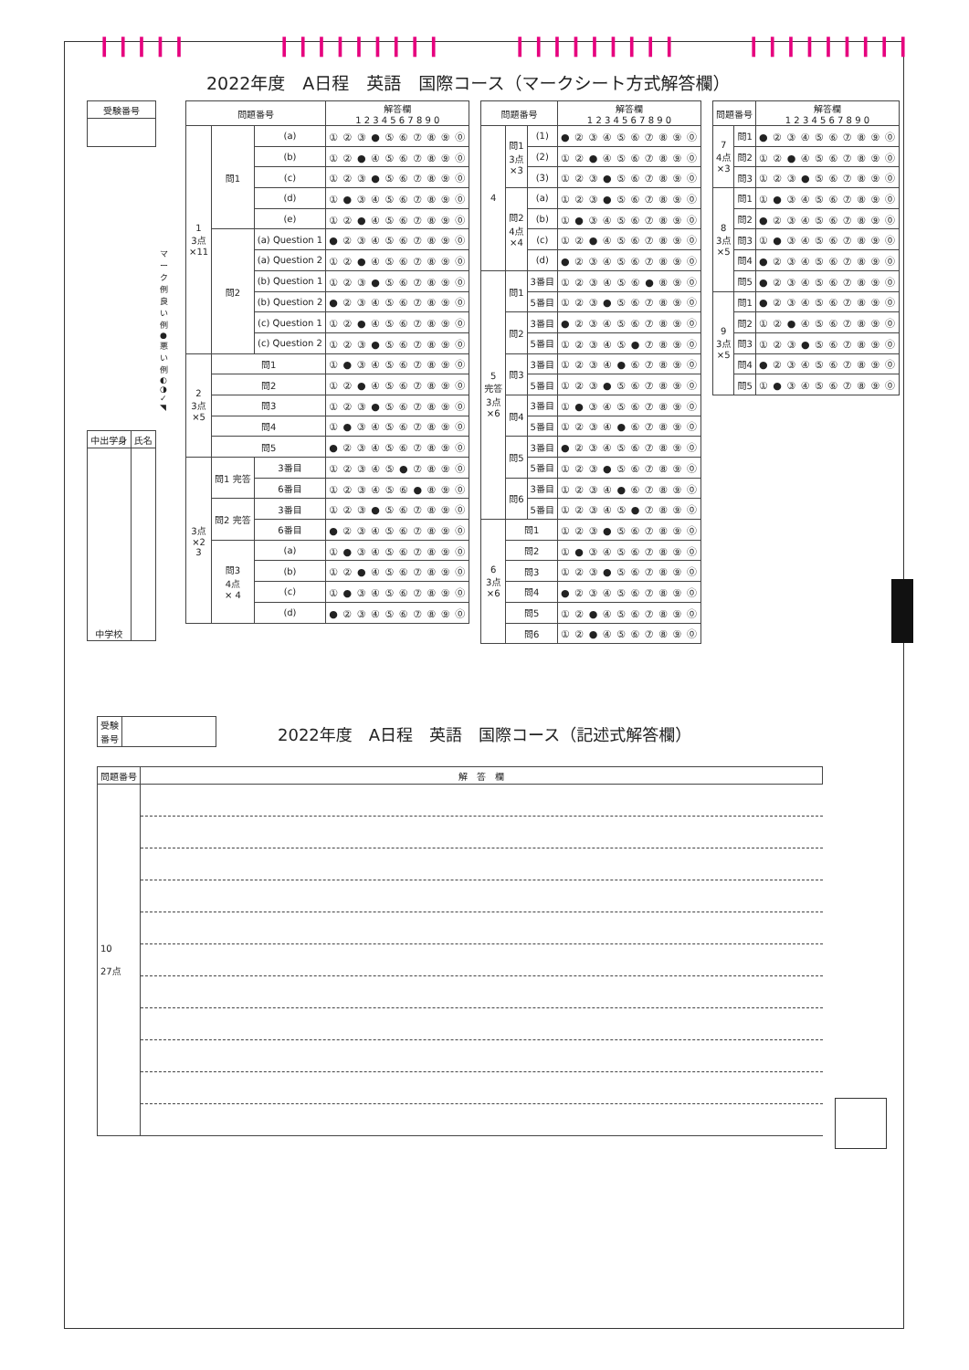❙❙❙❙❙ ❙❙❙❙❙❙❙❙❙ ❙❙❙❙❙❙❙❙❙ ❙❙❙❙❙❙❙❙❙
2022年度　A日程　英語　国際コース（マークシート方式解答欄）
| 受験番号 |
| --- |
マーク例 良い例 ● 悪い例 ◐ ◑ ✓ ◥
| 中出学身 | 氏名 |
| --- | --- |
| 中学校 | |
| 問題番号 | | | 解答欄 1 2 3 4 5 6 7 8 9 0 |
| --- | --- | --- | --- |
| 1 3点 ×11 | 問1 | (a) | ① ② ③ ● ⑤ ⑥ ⑦ ⑧ ⑨ ⓪ |
| | | (b) | ① ② ● ④ ⑤ ⑥ ⑦ ⑧ ⑨ ⓪ |
| | | (c) | ① ② ③ ● ⑤ ⑥ ⑦ ⑧ ⑨ ⓪ |
| | | (d) | ① ● ③ ④ ⑤ ⑥ ⑦ ⑧ ⑨ ⓪ |
| | | (e) | ① ② ● ④ ⑤ ⑥ ⑦ ⑧ ⑨ ⓪ |
| | 問2 | (a) Question 1 | ● ② ③ ④ ⑤ ⑥ ⑦ ⑧ ⑨ ⓪ |
| | | (a) Question 2 | ① ② ● ④ ⑤ ⑥ ⑦ ⑧ ⑨ ⓪ |
| | | (b) Question 1 | ① ② ③ ● ⑤ ⑥ ⑦ ⑧ ⑨ ⓪ |
| | | (b) Question 2 | ● ② ③ ④ ⑤ ⑥ ⑦ ⑧ ⑨ ⓪ |
| | | (c) Question 1 | ① ② ● ④ ⑤ ⑥ ⑦ ⑧ ⑨ ⓪ |
| | | (c) Question 2 | ① ② ③ ● ⑤ ⑥ ⑦ ⑧ ⑨ ⓪ |
| 2 3点 ×5 | 問1 | | ① ● ③ ④ ⑤ ⑥ ⑦ ⑧ ⑨ ⓪ |
| | 問2 | | ① ② ● ④ ⑤ ⑥ ⑦ ⑧ ⑨ ⓪ |
| | 問3 | | ① ② ③ ● ⑤ ⑥ ⑦ ⑧ ⑨ ⓪ |
| | 問4 | | ① ● ③ ④ ⑤ ⑥ ⑦ ⑧ ⑨ ⓪ |
| | 問5 | | ● ② ③ ④ ⑤ ⑥ ⑦ ⑧ ⑨ ⓪ |
| 3点 ×2 3 | 問1 完答 | 3番目 | ① ② ③ ④ ⑤ ● ⑦ ⑧ ⑨ ⓪ |
| | | 6番目 | ① ② ③ ④ ⑤ ⑥ ● ⑧ ⑨ ⓪ |
| | 問2 完答 | 3番目 | ① ② ③ ● ⑤ ⑥ ⑦ ⑧ ⑨ ⓪ |
| | | 6番目 | ● ② ③ ④ ⑤ ⑥ ⑦ ⑧ ⑨ ⓪ |
| | 問3 4点 × 4 | (a) | ① ● ③ ④ ⑤ ⑥ ⑦ ⑧ ⑨ ⓪ |
| | | (b) | ① ② ● ④ ⑤ ⑥ ⑦ ⑧ ⑨ ⓪ |
| | | (c) | ① ● ③ ④ ⑤ ⑥ ⑦ ⑧ ⑨ ⓪ |
| | | (d) | ● ② ③ ④ ⑤ ⑥ ⑦ ⑧ ⑨ ⓪ |
| 問題番号 | | | 解答欄 1 2 3 4 5 6 7 8 9 0 |
| --- | --- | --- | --- |
| 4 | 問1 3点 ×3 | (1) | ● ② ③ ④ ⑤ ⑥ ⑦ ⑧ ⑨ ⓪ |
| | | (2) | ① ② ● ④ ⑤ ⑥ ⑦ ⑧ ⑨ ⓪ |
| | | (3) | ① ② ③ ● ⑤ ⑥ ⑦ ⑧ ⑨ ⓪ |
| | 問2 4点 ×4 | (a) | ① ② ③ ● ⑤ ⑥ ⑦ ⑧ ⑨ ⓪ |
| | | (b) | ① ● ③ ④ ⑤ ⑥ ⑦ ⑧ ⑨ ⓪ |
| | | (c) | ① ② ● ④ ⑤ ⑥ ⑦ ⑧ ⑨ ⓪ |
| | | (d) | ● ② ③ ④ ⑤ ⑥ ⑦ ⑧ ⑨ ⓪ |
| 5 完答 3点 ×6 | 問1 | 3番目 | ① ② ③ ④ ⑤ ⑥ ● ⑧ ⑨ ⓪ |
| | | 5番目 | ① ② ③ ● ⑤ ⑥ ⑦ ⑧ ⑨ ⓪ |
| | 問2 | 3番目 | ● ② ③ ④ ⑤ ⑥ ⑦ ⑧ ⑨ ⓪ |
| | | 5番目 | ① ② ③ ④ ⑤ ● ⑦ ⑧ ⑨ ⓪ |
| | 問3 | 3番目 | ① ② ③ ④ ● ⑥ ⑦ ⑧ ⑨ ⓪ |
| | | 5番目 | ① ② ③ ● ⑤ ⑥ ⑦ ⑧ ⑨ ⓪ |
| | 問4 | 3番目 | ① ● ③ ④ ⑤ ⑥ ⑦ ⑧ ⑨ ⓪ |
| | | 5番目 | ① ② ③ ④ ● ⑥ ⑦ ⑧ ⑨ ⓪ |
| | 問5 | 3番目 | ● ② ③ ④ ⑤ ⑥ ⑦ ⑧ ⑨ ⓪ |
| | | 5番目 | ① ② ③ ● ⑤ ⑥ ⑦ ⑧ ⑨ ⓪ |
| | 問6 | 3番目 | ① ② ③ ④ ● ⑥ ⑦ ⑧ ⑨ ⓪ |
| | | 5番目 | ① ② ③ ④ ⑤ ● ⑦ ⑧ ⑨ ⓪ |
| 6 3点 ×6 | 問1 | | ① ② ③ ● ⑤ ⑥ ⑦ ⑧ ⑨ ⓪ |
| | 問2 | | ① ● ③ ④ ⑤ ⑥ ⑦ ⑧ ⑨ ⓪ |
| | 問3 | | ① ② ③ ● ⑤ ⑥ ⑦ ⑧ ⑨ ⓪ |
| | 問4 | | ● ② ③ ④ ⑤ ⑥ ⑦ ⑧ ⑨ ⓪ |
| | 問5 | | ① ② ● ④ ⑤ ⑥ ⑦ ⑧ ⑨ ⓪ |
| | 問6 | | ① ② ● ④ ⑤ ⑥ ⑦ ⑧ ⑨ ⓪ |
| 問題番号 | | 解答欄 1 2 3 4 5 6 7 8 9 0 |
| --- | --- | --- |
| 7 4点 ×3 | 問1 | ● ② ③ ④ ⑤ ⑥ ⑦ ⑧ ⑨ ⓪ |
| | 問2 | ① ② ● ④ ⑤ ⑥ ⑦ ⑧ ⑨ ⓪ |
| | 問3 | ① ② ③ ● ⑤ ⑥ ⑦ ⑧ ⑨ ⓪ |
| 8 3点 ×5 | 問1 | ① ● ③ ④ ⑤ ⑥ ⑦ ⑧ ⑨ ⓪ |
| | 問2 | ● ② ③ ④ ⑤ ⑥ ⑦ ⑧ ⑨ ⓪ |
| | 問3 | ① ● ③ ④ ⑤ ⑥ ⑦ ⑧ ⑨ ⓪ |
| | 問4 | ● ② ③ ④ ⑤ ⑥ ⑦ ⑧ ⑨ ⓪ |
| | 問5 | ● ② ③ ④ ⑤ ⑥ ⑦ ⑧ ⑨ ⓪ |
| 9 3点 ×5 | 問1 | ● ② ③ ④ ⑤ ⑥ ⑦ ⑧ ⑨ ⓪ |
| | 問2 | ① ② ● ④ ⑤ ⑥ ⑦ ⑧ ⑨ ⓪ |
| | 問3 | ① ② ③ ● ⑤ ⑥ ⑦ ⑧ ⑨ ⓪ |
| | 問4 | ● ② ③ ④ ⑤ ⑥ ⑦ ⑧ ⑨ ⓪ |
| | 問5 | ① ● ③ ④ ⑤ ⑥ ⑦ ⑧ ⑨ ⓪ |
| 受験 番号 | |
2022年度　A日程　英語　国際コース（記述式解答欄）
| 問題番号 | 解 答 欄 |
| --- | --- |
| 10 27点 | |